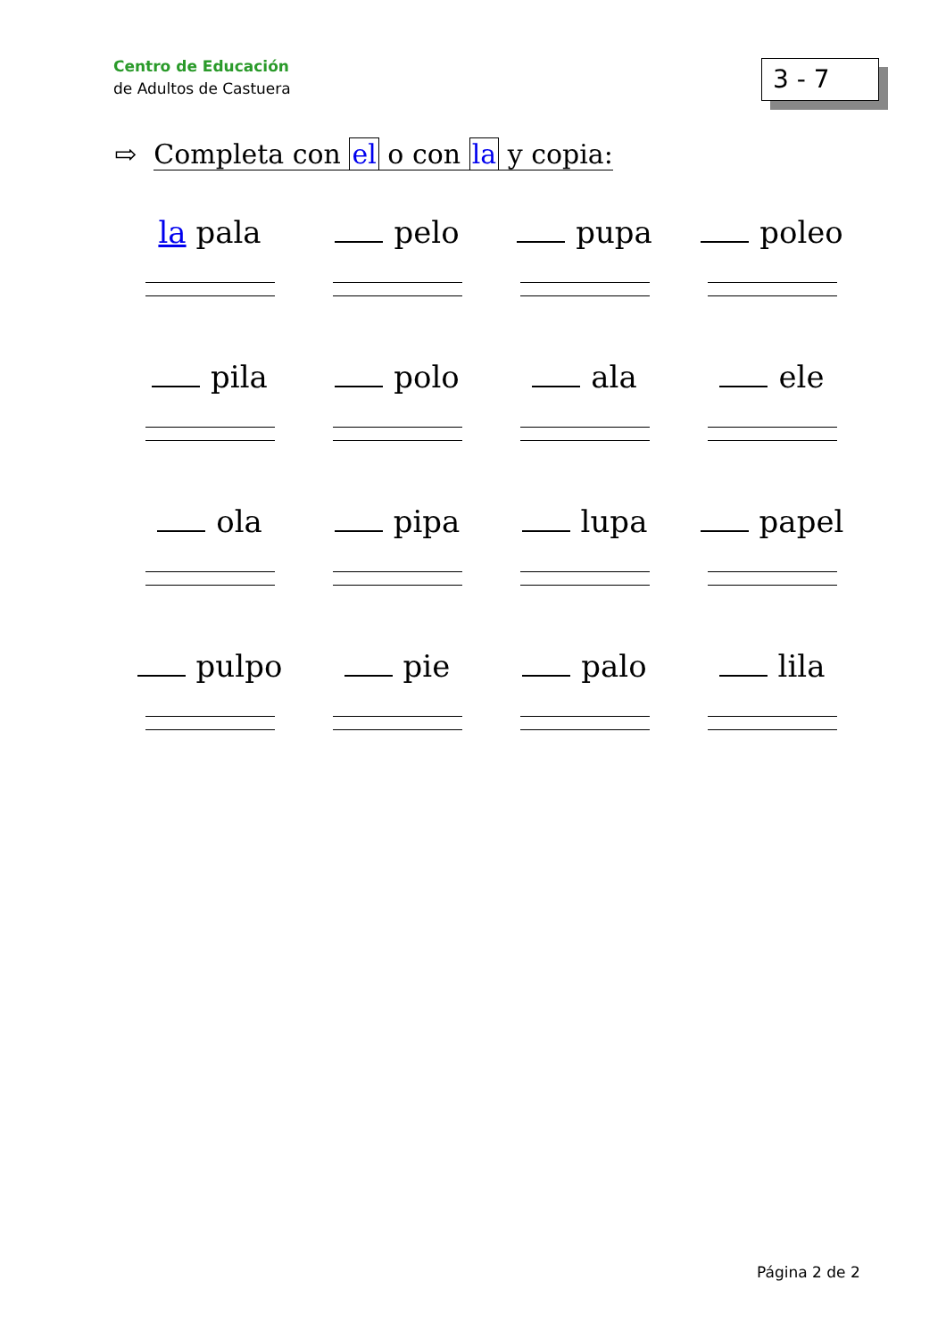Centro de Educación
de Adultos de Castuera
3 - 7
⇨ Completa con el o con la y copia:
la pala
pelo
pupa
poleo
pila
polo
ala
ele
ola
pipa
lupa
papel
pulpo
pie
palo
lila
Página 2 de 2